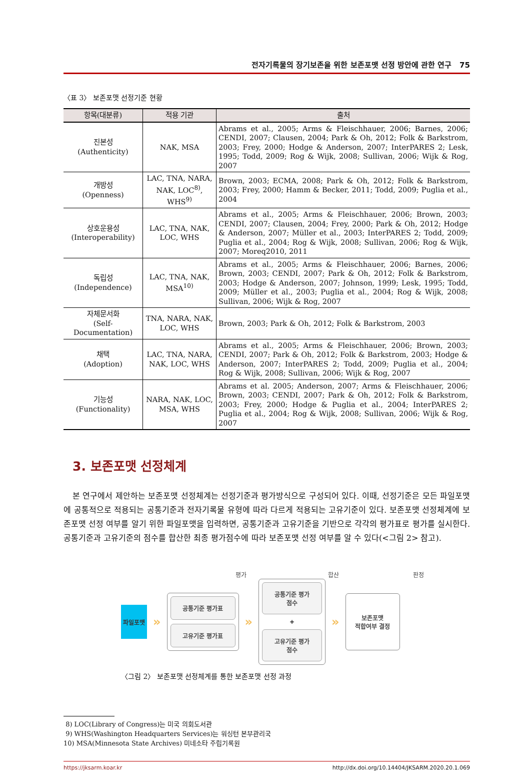전자기록물의 장기보존을 위한 보존포맷 선정 방안에 관한 연구 75
〈표 3〉 보존포맷 선정기준 현황
| 항목(대분류) | 적용 기관 | 출처 |
| --- | --- | --- |
| 진본성 (Authenticity) | NAK, MSA | Abrams et al., 2005; Arms & Fleischhauer, 2006; Barnes, 2006; CENDI, 2007; Clausen, 2004; Park & Oh, 2012; Folk & Barkstrom, 2003; Frey, 2000; Hodge & Anderson, 2007; InterPARES 2; Lesk, 1995; Todd, 2009; Rog & Wijk, 2008; Sullivan, 2006; Wijk & Rog, 2007 |
| 개방성 (Openness) | LAC, TNA, NARA, NAK, LOC<sup>8)</sup>, WHS<sup>9)</sup> | Brown, 2003; ECMA, 2008; Park & Oh, 2012; Folk & Barkstrom, 2003; Frey, 2000; Hamm & Becker, 2011; Todd, 2009; Puglia et al., 2004 |
| 상호운용성 (Interoperability) | LAC, TNA, NAK, LOC, WHS | Abrams et al., 2005; Arms & Fleischhauer, 2006; Brown, 2003; CENDI, 2007; Clausen, 2004; Frey, 2000; Park & Oh, 2012; Hodge & Anderson, 2007; Müller et al., 2003; InterPARES 2; Todd, 2009; Puglia et al., 2004; Rog & Wijk, 2008; Sullivan, 2006; Rog & Wijk, 2007; Moreq2010, 2011 |
| 독립성 (Independence) | LAC, TNA, NAK, MSA<sup>10)</sup> | Abrams et al., 2005; Arms & Fleischhauer, 2006; Barnes, 2006; Brown, 2003; CENDI, 2007; Park & Oh, 2012; Folk & Barkstrom, 2003; Hodge & Anderson, 2007; Johnson, 1999; Lesk, 1995; Todd, 2009; Müller et al., 2003; Puglia et al., 2004; Rog & Wijk, 2008; Sullivan, 2006; Wijk & Rog, 2007 |
| 자체문서화 (Self-Documentation) | TNA, NARA, NAK, LOC, WHS | Brown, 2003; Park & Oh, 2012; Folk & Barkstrom, 2003 |
| 채택 (Adoption) | LAC, TNA, NARA, NAK, LOC, WHS | Abrams et al., 2005; Arms & Fleischhauer, 2006; Brown, 2003; CENDI, 2007; Park & Oh, 2012; Folk & Barkstrom, 2003; Hodge & Anderson, 2007; InterPARES 2; Todd, 2009; Puglia et al., 2004; Rog & Wijk, 2008; Sullivan, 2006; Wijk & Rog, 2007 |
| 기능성 (Functionality) | NARA, NAK, LOC, MSA, WHS | Abrams et al. 2005; Anderson, 2007; Arms & Fleischhauer, 2006; Brown, 2003; CENDI, 2007; Park & Oh, 2012; Folk & Barkstrom, 2003; Frey, 2000; Hodge & Puglia et al., 2004; InterPARES 2; Puglia et al., 2004; Rog & Wijk, 2008; Sullivan, 2006; Wijk & Rog, 2007 |
3. 보존포맷 선정체계
본 연구에서 제안하는 보존포맷 선정체계는 선정기준과 평가방식으로 구성되어 있다. 이때, 선정기준은 모든 파일포맷에 공통적으로 적용되는 공통기준과 전자기록물 유형에 따라 다르게 적용되는 고유기준이 있다. 보존포맷 선정체계에 보존포맷 선정 여부를 알기 위한 파일포맷을 입력하면, 공통기준과 고유기준을 기반으로 각각의 평가표로 평가를 실시한다. 공통기준과 고유기준의 점수를 합산한 최종 평가점수에 따라 보존포맷 선정 여부를 알 수 있다(<그림 2> 참고).
평가 합산 판정
파일포맷
»
공통기준 평가표
고유기준 평가표
»
공통기준 평가점수
+
고유기준 평가점수
»
보존포맷
적합여부 결정
〈그림 2〉 보존포맷 선정체계를 통한 보존포맷 선정 과정
8) LOC(Library of Congress)는 미국 의회도서관
9) WHS(Washington Headquarters Services)는 워싱턴 본부관리국
10) MSA(Minnesota State Archives) 미네소타 주립기록원
https://jksarm.koar.kr http://dx.doi.org/10.14404/JKSARM.2020.20.1.069